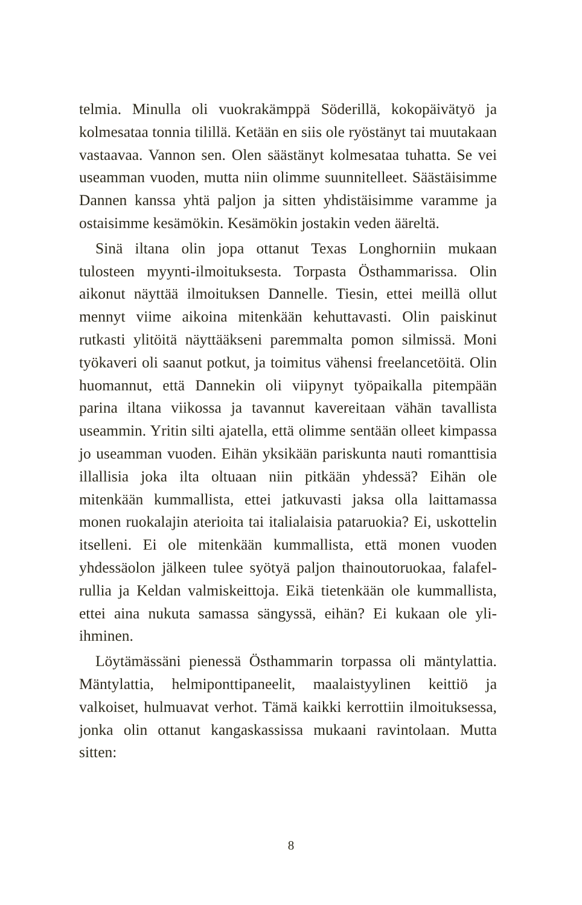telmia. Minulla oli vuokrakämppä Söderillä, kokopäivätyö ja kolmesataa tonnia tilillä. Ketään en siis ole ryöstänyt tai muutakaan vastaavaa. Vannon sen. Olen säästänyt kolme­sataa tuhatta. Se vei useamman vuoden, mutta niin olimme suunnitelleet. Säästäisimme Dannen kanssa yhtä paljon ja sitten yhdistäisimme varamme ja ostaisimme kesämökin. Kesämökin jostakin veden ääreltä.
Sinä iltana olin jopa ottanut Texas Longhorniin mukaan tulosteen myynti-ilmoituksesta. Torpasta Östhammarissa. Olin aikonut näyttää ilmoituksen Dannelle. Tiesin, ettei meillä ollut mennyt viime aikoina mitenkään kehuttavasti. Olin paiskinut rutkasti ylitöitä näyttääkseni paremmalta pomon silmissä. Moni työkaveri oli saanut potkut, ja toimitus vähensi freelance­töitä. Olin huomannut, että Dannekin oli viipynyt työpaikalla pitempään parina iltana viikossa ja tavannut kavereitaan vähän tavallista useammin. Yritin silti ajatella, että olimme sentään olleet kimpassa jo useamman vuoden. Eihän yksikään paris­kunta nauti romanttisia illallisia joka ilta oltuaan niin pitkään yhdessä? Eihän ole mitenkään kummallista, ettei jatkuvasti jaksa olla laittamassa monen ruokalajin aterioita tai italialaisia pataruokia? Ei, uskottelin itselleni. Ei ole mitenkään kum­mallista, että monen vuoden yhdessäolon jälkeen tulee syötyä paljon thainoutoruokaa, falafel-rullia ja Keldan valmiskeittoja. Eikä tietenkään ole kummallista, ettei aina nukuta samassa sängyssä, eihän? Ei kukaan ole yli-ihminen.
Löytämässäni pienessä Östhammarin torpassa oli mäntylat­tia. Mäntylattia, helmiponttipaneelit, maalaistyylinen keittiö ja valkoiset, hulmuavat verhot. Tämä kaikki kerrottiin ilmoituk­sessa, jonka olin ottanut kangaskassissa mukaani ravintolaan. Mutta sitten:
8